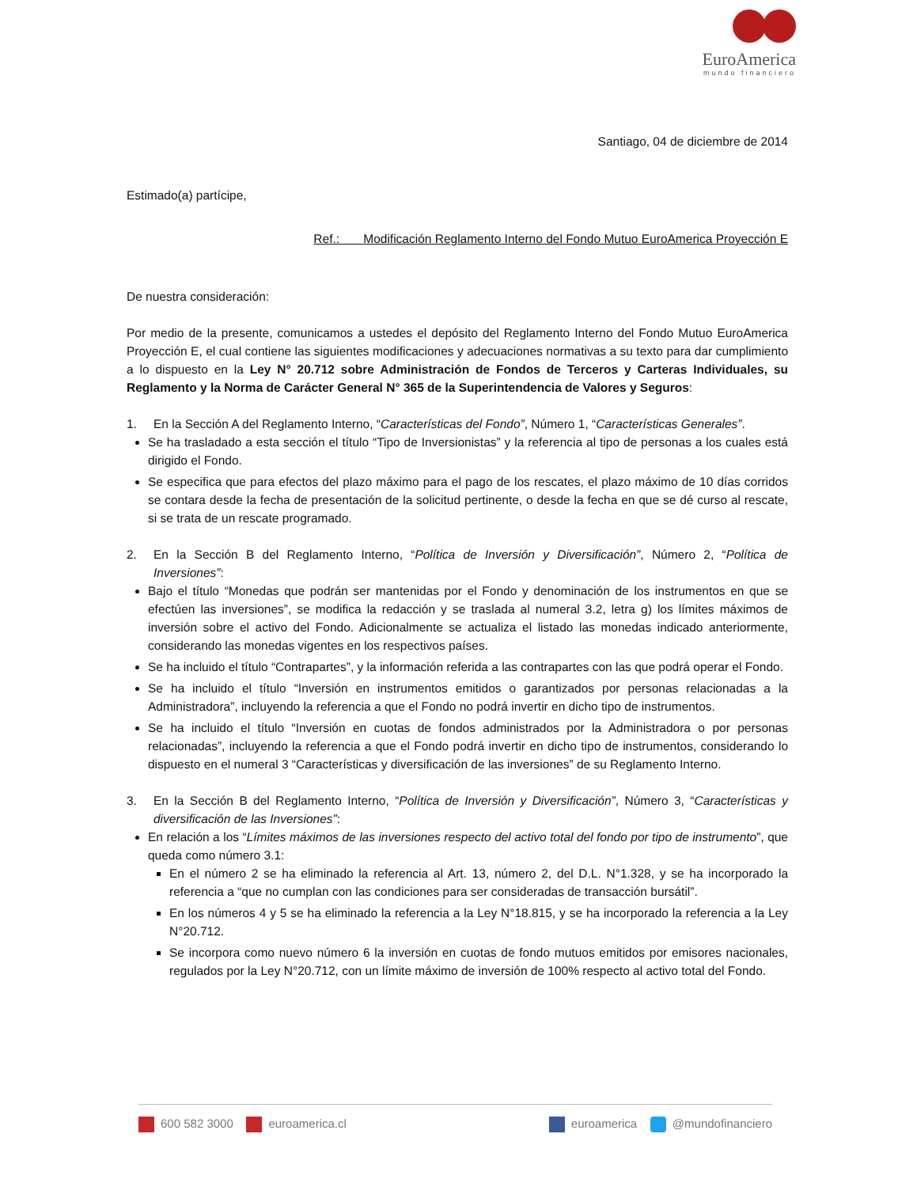EuroAmerica
mundo financiero
Santiago, 04 de diciembre de 2014
Estimado(a) partícipe,
Ref.: Modificación Reglamento Interno del Fondo Mutuo EuroAmerica Proyección E
De nuestra consideración:
Por medio de la presente, comunicamos a ustedes el depósito del Reglamento Interno del Fondo Mutuo EuroAmerica Proyección E, el cual contiene las siguientes modificaciones y adecuaciones normativas a su texto para dar cumplimiento a lo dispuesto en la Ley N° 20.712 sobre Administración de Fondos de Terceros y Carteras Individuales, su Reglamento y la Norma de Carácter General N° 365 de la Superintendencia de Valores y Seguros:
1. En la Sección A del Reglamento Interno, “Características del Fondo”, Número 1, “Características Generales”.
Se ha trasladado a esta sección el título “Tipo de Inversionistas” y la referencia al tipo de personas a los cuales está dirigido el Fondo.
Se especifica que para efectos del plazo máximo para el pago de los rescates, el plazo máximo de 10 días corridos se contara desde la fecha de presentación de la solicitud pertinente, o desde la fecha en que se dé curso al rescate, si se trata de un rescate programado.
2. En la Sección B del Reglamento Interno, “Política de Inversión y Diversificación”, Número 2, “Política de Inversiones”:
Bajo el título “Monedas que podrán ser mantenidas por el Fondo y denominación de los instrumentos en que se efectúen las inversiones”, se modifica la redacción y se traslada al numeral 3.2, letra g) los límites máximos de inversión sobre el activo del Fondo. Adicionalmente se actualiza el listado las monedas indicado anteriormente, considerando las monedas vigentes en los respectivos países.
Se ha incluido el título “Contrapartes”, y la información referida a las contrapartes con las que podrá operar el Fondo.
Se ha incluido el título “Inversión en instrumentos emitidos o garantizados por personas relacionadas a la Administradora”, incluyendo la referencia a que el Fondo no podrá invertir en dicho tipo de instrumentos.
Se ha incluido el título “Inversión en cuotas de fondos administrados por la Administradora o por personas relacionadas”, incluyendo la referencia a que el Fondo podrá invertir en dicho tipo de instrumentos, considerando lo dispuesto en el numeral 3 “Características y diversificación de las inversiones” de su Reglamento Interno.
3. En la Sección B del Reglamento Interno, “Política de Inversión y Diversificación”, Número 3, “Características y diversificación de las Inversiones”:
En relación a los “Límites máximos de las inversiones respecto del activo total del fondo por tipo de instrumento”, que queda como número 3.1:
En el número 2 se ha eliminado la referencia al Art. 13, número 2, del D.L. N°1.328, y se ha incorporado la referencia a “que no cumplan con las condiciones para ser consideradas de transacción bursátil”.
En los números 4 y 5 se ha eliminado la referencia a la Ley N°18.815, y se ha incorporado la referencia a la Ley N°20.712.
Se incorpora como nuevo número 6 la inversión en cuotas de fondo mutuos emitidos por emisores nacionales, regulados por la Ley N°20.712, con un límite máximo de inversión de 100% respecto al activo total del Fondo.
600 582 3000 euroamerica.cl euroamerica @mundofinanciero